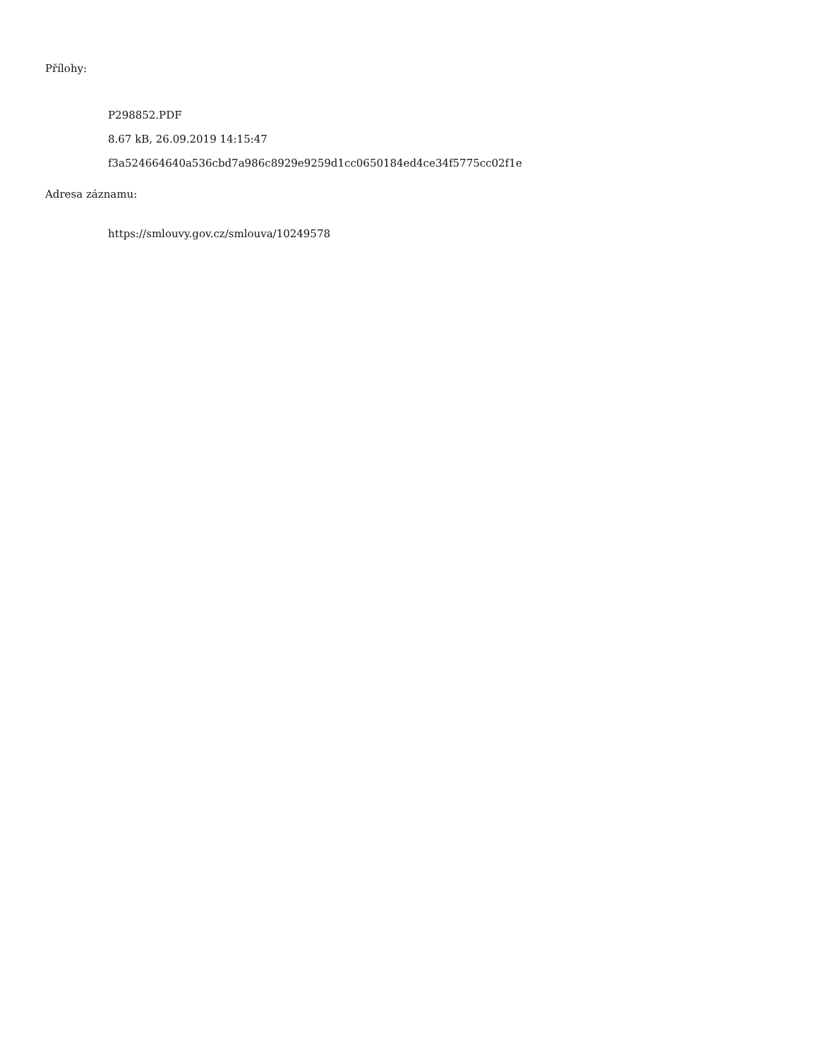Přílohy:
P298852.PDF
8.67 kB, 26.09.2019 14:15:47
f3a524664640a536cbd7a986c8929e9259d1cc0650184ed4ce34f5775cc02f1e
Adresa záznamu:
https://smlouvy.gov.cz/smlouva/10249578